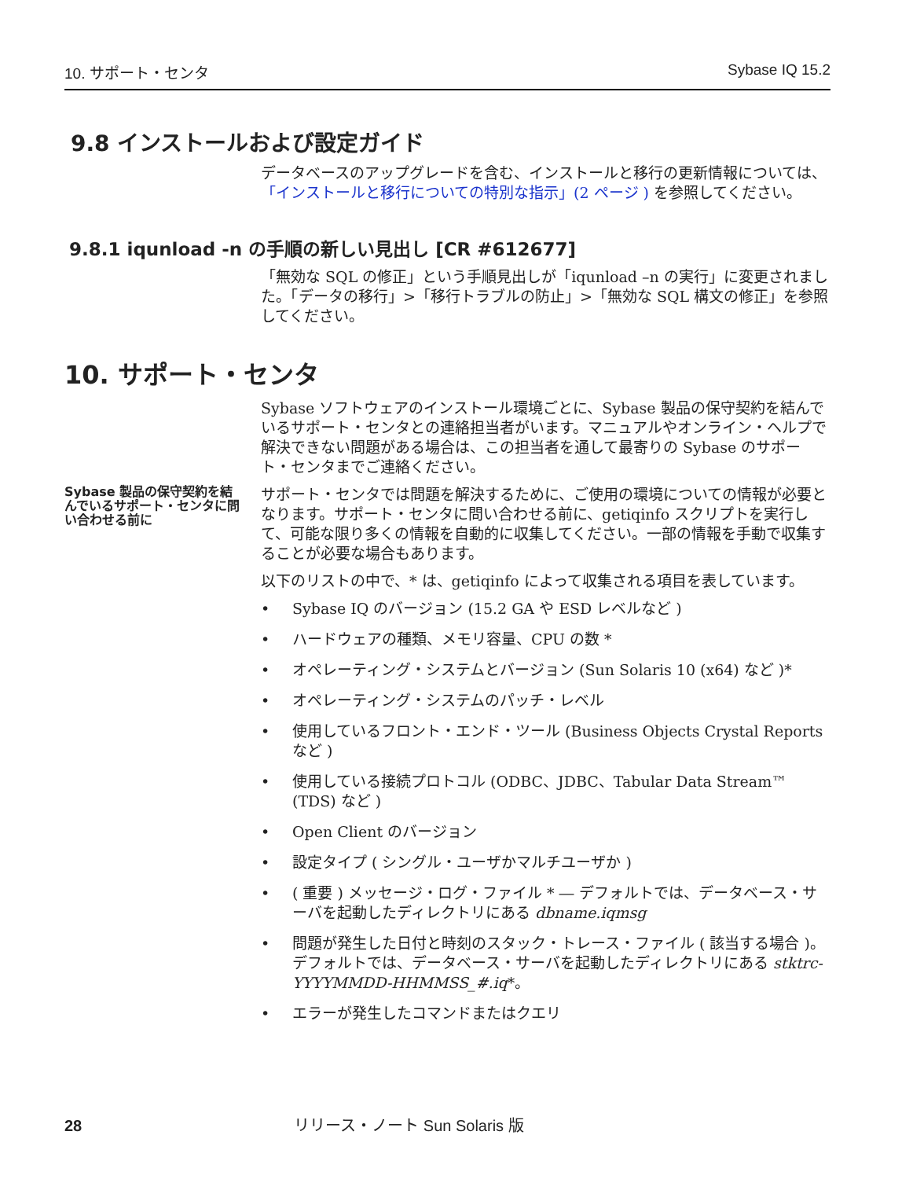10. サポート・センタ Sybase IQ 15.2
9.8 インストールおよび設定ガイド
データベースのアップグレードを含む、インストールと移行の更新情報については、「インストールと移行についての特別な指示」(2 ページ ) を参照してください。
9.8.1 iqunload -n の手順の新しい見出し [CR #612677]
「無効な SQL の修正」という手順見出しが「iqunload –n の実行」に変更されました。「データの移行」>「移行トラブルの防止」>「無効な SQL 構文の修正」を参照してください。
10. サポート・センタ
Sybase ソフトウェアのインストール環境ごとに、Sybase 製品の保守契約を結んでいるサポート・センタとの連絡担当者がいます。マニュアルやオンライン・ヘルプで解決できない問題がある場合は、この担当者を通して最寄りの Sybase のサポート・センタまでご連絡ください。
Sybase 製品の保守契約を結んでいるサポート・センタに問い合わせる前に
サポート・センタでは問題を解決するために、ご使用の環境についての情報が必要となります。サポート・センタに問い合わせる前に、getiqinfo スクリプトを実行して、可能な限り多くの情報を自動的に収集してください。一部の情報を手動で収集することが必要な場合もあります。
以下のリストの中で、* は、getiqinfo によって収集される項目を表しています。
• Sybase IQ のバージョン (15.2 GA や ESD レベルなど )
• ハードウェアの種類、メモリ容量、CPU の数 *
• オペレーティング・システムとバージョン (Sun Solaris 10 (x64) など )*
• オペレーティング・システムのパッチ・レベル
• 使用しているフロント・エンド・ツール (Business Objects Crystal Reports など )
• 使用している接続プロトコル (ODBC、JDBC、Tabular Data Stream™ (TDS) など )
• Open Client のバージョン
• 設定タイプ ( シングル・ユーザかマルチユーザか )
• ( 重要 ) メッセージ・ログ・ファイル * ― デフォルトでは、データベース・サーバを起動したディレクトリにある dbname.iqmsg
• 問題が発生した日付と時刻のスタック・トレース・ファイル ( 該当する場合 )。デフォルトでは、データベース・サーバを起動したディレクトリにある stktrc-YYYYMMDD-HHMMSS_#.iq*。
• エラーが発生したコマンドまたはクエリ
28 リリース・ノート Sun Solaris 版